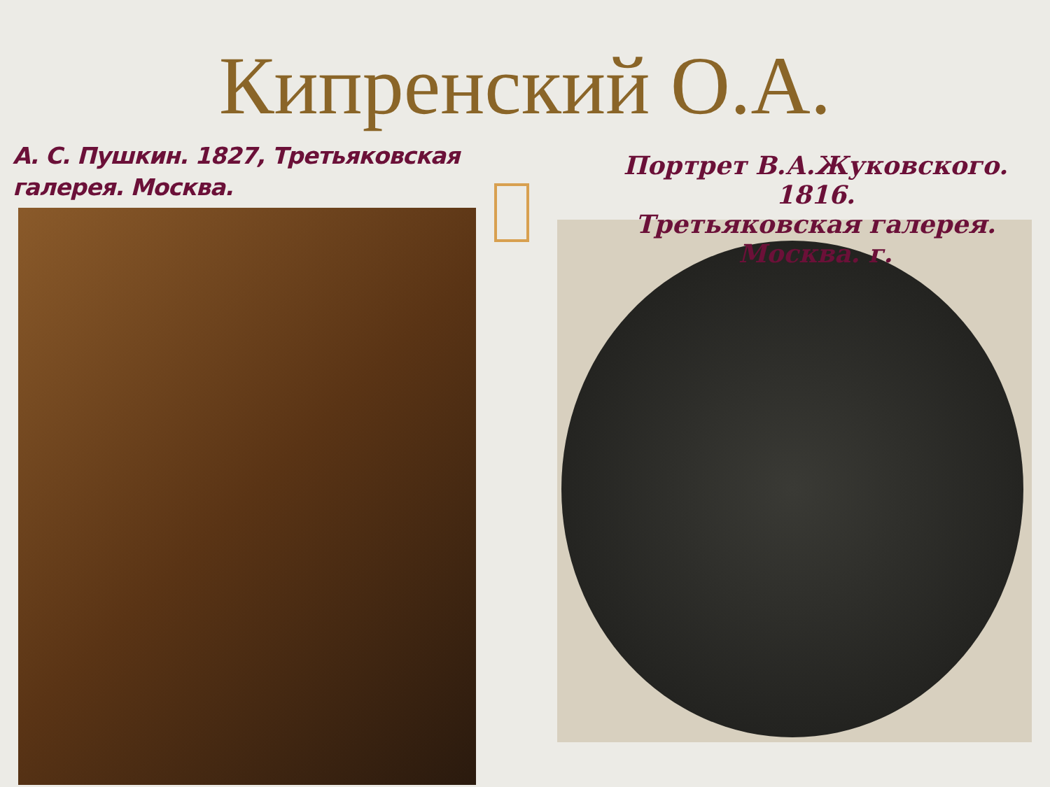Кипренский О.А.
А. С. Пушкин. 1827, Третьяковская галерея. Москва.
Портрет В.А.Жуковского. 1816.
Третьяковская галерея. Москва. г.